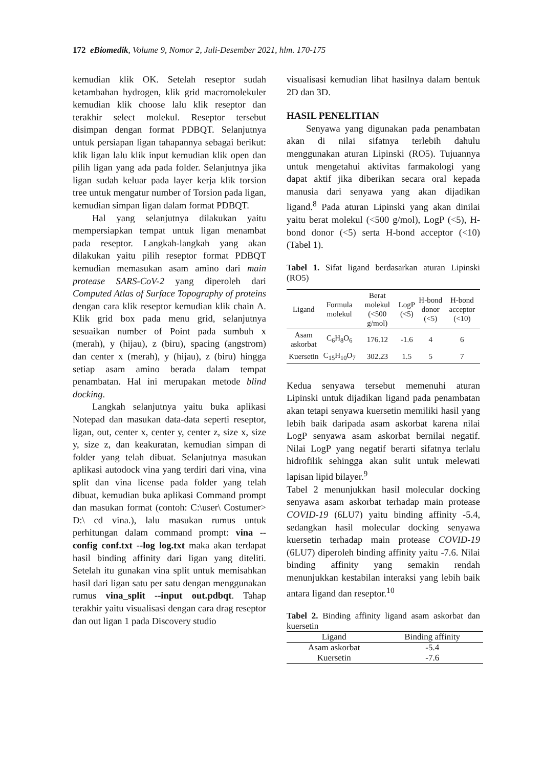172 eBiomedik, Volume 9, Nomor 2, Juli-Desember 2021, hlm. 170-175
kemudian klik OK. Setelah reseptor sudah ketambahan hydrogen, klik grid macromolekuler kemudian klik choose lalu klik reseptor dan terakhir select molekul. Reseptor tersebut disimpan dengan format PDBQT. Selanjutnya untuk persiapan ligan tahapannya sebagai berikut: klik ligan lalu klik input kemudian klik open dan pilih ligan yang ada pada folder. Selanjutnya jika ligan sudah keluar pada layer kerja klik torsion tree untuk mengatur number of Torsion pada ligan, kemudian simpan ligan dalam format PDBQT.
Hal yang selanjutnya dilakukan yaitu mempersiapkan tempat untuk ligan menambat pada reseptor. Langkah-langkah yang akan dilakukan yaitu pilih reseptor format PDBQT kemudian memasukan asam amino dari main protease SARS-CoV-2 yang diperoleh dari Computed Atlas of Surface Topography of proteins dengan cara klik reseptor kemudian klik chain A. Klik grid box pada menu grid, selanjutnya sesuaikan number of Point pada sumbuh x (merah), y (hijau), z (biru), spacing (angstrom) dan center x (merah), y (hijau), z (biru) hingga setiap asam amino berada dalam tempat penambatan. Hal ini merupakan metode blind docking.
Langkah selanjutnya yaitu buka aplikasi Notepad dan masukan data-data seperti reseptor, ligan, out, center x, center y, center z, size x, size y, size z, dan keakuratan, kemudian simpan di folder yang telah dibuat. Selanjutnya masukan aplikasi autodock vina yang terdiri dari vina, vina split dan vina license pada folder yang telah dibuat, kemudian buka aplikasi Command prompt dan masukan format (contoh: C:\user\ Costumer> D:\ cd vina.), lalu masukan rumus untuk perhitungan dalam command prompt: vina --config conf.txt --log log.txt maka akan terdapat hasil binding affinity dari ligan yang diteliti. Setelah itu gunakan vina split untuk memisahkan hasil dari ligan satu per satu dengan menggunakan rumus vina_split --input out.pdbqt. Tahap terakhir yaitu visualisasi dengan cara drag reseptor dan out ligan 1 pada Discovery studio
visualisasi kemudian lihat hasilnya dalam bentuk 2D dan 3D.
HASIL PENELITIAN
Senyawa yang digunakan pada penambatan akan di nilai sifatnya terlebih dahulu menggunakan aturan Lipinski (RO5). Tujuannya untuk mengetahui aktivitas farmakologi yang dapat aktif jika diberikan secara oral kepada manusia dari senyawa yang akan dijadikan ligand.<sup>8</sup> Pada aturan Lipinski yang akan dinilai yaitu berat molekul (<500 g/mol), LogP (<5), H-bond donor (<5) serta H-bond acceptor (<10) (Tabel 1).
Tabel 1. Sifat ligand berdasarkan aturan Lipinski (RO5)
| Ligand | Formula molekul | Berat molekul (<500 g/mol) | LogP (<5) | H-bond donor (<5) | H-bond acceptor (<10) |
| --- | --- | --- | --- | --- | --- |
| Asam askorbat | C<sub>6</sub>H<sub>8</sub>O<sub>6</sub> | 176.12 | -1.6 | 4 | 6 |
| Kuersetin | C<sub>15</sub>H<sub>10</sub>O<sub>7</sub> | 302.23 | 1.5 | 5 | 7 |
Kedua senyawa tersebut memenuhi aturan Lipinski untuk dijadikan ligand pada penambatan akan tetapi senyawa kuersetin memiliki hasil yang lebih baik daripada asam askorbat karena nilai LogP senyawa asam askorbat bernilai negatif. Nilai LogP yang negatif berarti sifatnya terlalu hidrofilik sehingga akan sulit untuk melewati lapisan lipid bilayer.<sup>9</sup>
Tabel 2 menunjukkan hasil molecular docking senyawa asam askorbat terhadap main protease COVID-19 (6LU7) yaitu binding affinity -5.4, sedangkan hasil molecular docking senyawa kuersetin terhadap main protease COVID-19 (6LU7) diperoleh binding affinity yaitu -7.6. Nilai binding affinity yang semakin rendah menunjukkan kestabilan interaksi yang lebih baik antara ligand dan reseptor.<sup>10</sup>
Tabel 2. Binding affinity ligand asam askorbat dan kuersetin
| Ligand | Binding affinity |
| --- | --- |
| Asam askorbat | -5.4 |
| Kuersetin | -7.6 |